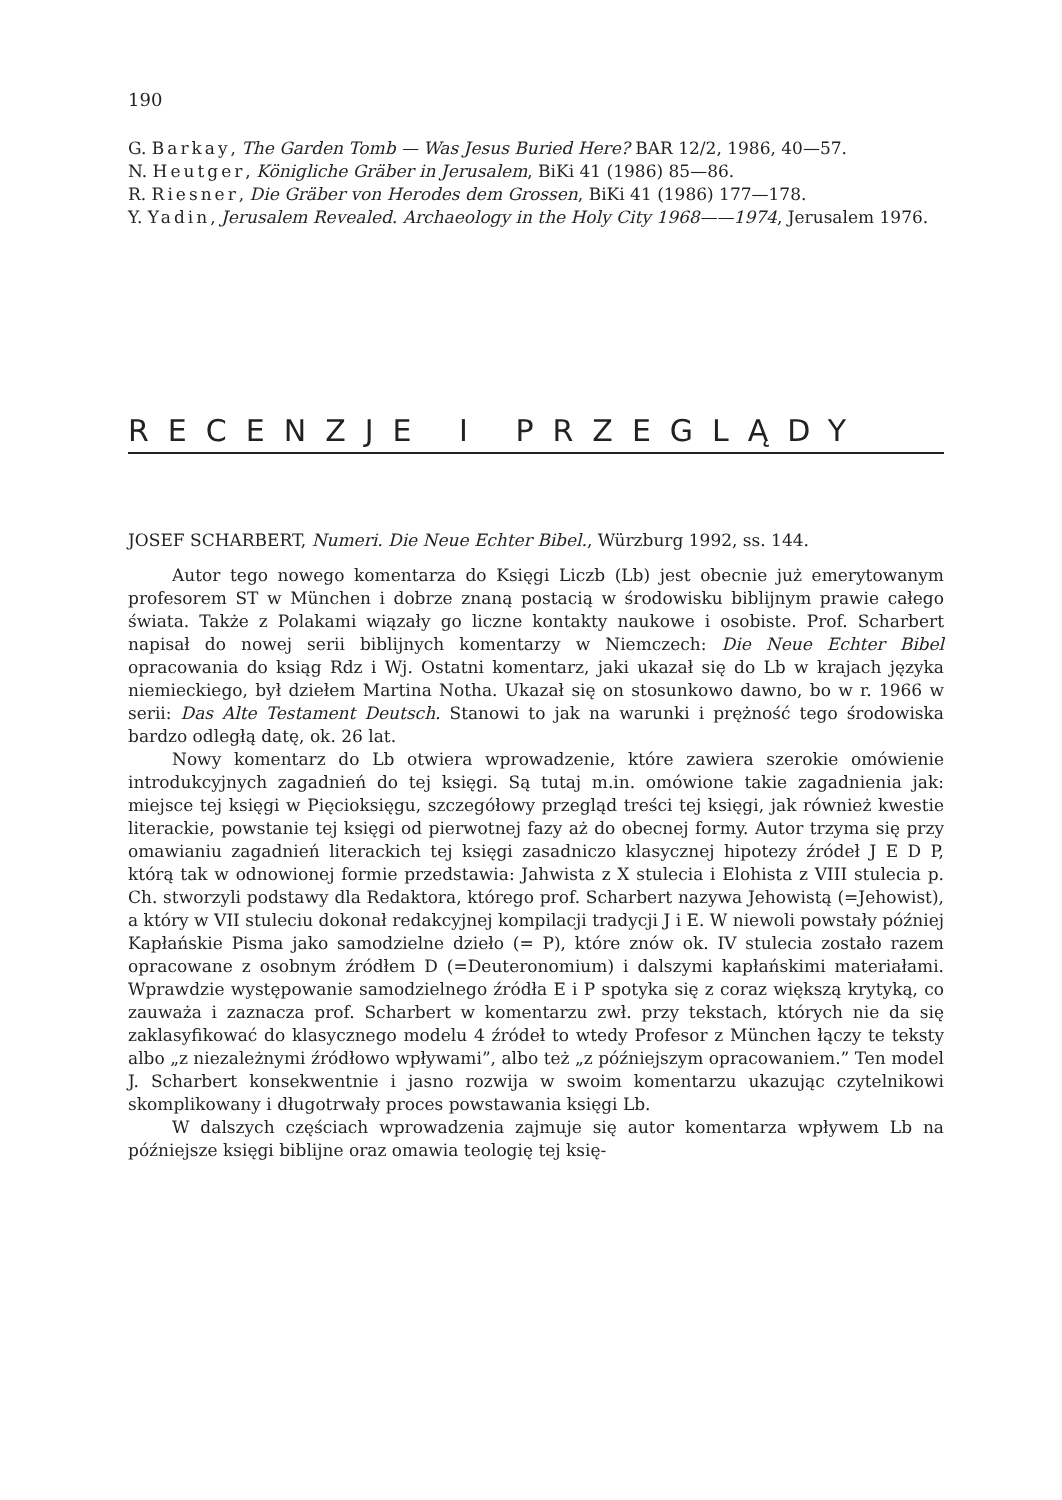190
G. Barkay, The Garden Tomb — Was Jesus Buried Here? BAR 12/2, 1986, 40—57.
N. Heutger, Königliche Gräber in Jerusalem, BiKi 41 (1986) 85—86.
R. Riesner, Die Gräber von Herodes dem Grossen, BiKi 41 (1986) 177—178.
Y. Yadin, Jerusalem Revealed. Archaeology in the Holy City 1968——1974, Jerusalem 1976.
RECENZJE I PRZEGLĄDY
JOSEF SCHARBERT, Numeri. Die Neue Echter Bibel., Würzburg 1992, ss. 144.
Autor tego nowego komentarza do Księgi Liczb (Lb) jest obecnie już emerytowanym profesorem ST w München i dobrze znaną postacią w środowisku biblijnym prawie całego świata. Także z Polakami wiązały go liczne kontakty naukowe i osobiste. Prof. Scharbert napisał do nowej serii biblijnych komentarzy w Niemczech: Die Neue Echter Bibel opracowania do ksiąg Rdz i Wj. Ostatni komentarz, jaki ukazał się do Lb w krajach języka niemieckiego, był dziełem Martina Notha. Ukazał się on stosunkowo dawno, bo w r. 1966 w serii: Das Alte Testament Deutsch. Stanowi to jak na warunki i prężność tego środowiska bardzo odległą datę, ok. 26 lat.
Nowy komentarz do Lb otwiera wprowadzenie, które zawiera szerokie omówienie introdukcyjnych zagadnień do tej księgi. Są tutaj m.in. omówione takie zagadnienia jak: miejsce tej księgi w Pięcioksięgu, szczegółowy przegląd treści tej księgi, jak również kwestie literackie, powstanie tej księgi od pierwotnej fazy aż do obecnej formy. Autor trzyma się przy omawianiu zagadnień literackich tej księgi zasadniczo klasycznej hipotezy źródeł J E D P, którą tak w odnowionej formie przedstawia: Jahwista z X stulecia i Elohista z VIII stulecia p. Ch. stworzyli podstawy dla Redaktora, którego prof. Scharbert nazywa Jehowistą (=Jehowist), a który w VII stuleciu dokonał redakcyjnej kompilacji tradycji J i E. W niewoli powstały później Kapłańskie Pisma jako samodzielne dzieło (= P), które znów ok. IV stulecia zostało razem opracowane z osobnym źródłem D (=Deuteronomium) i dalszymi kapłańskimi materiałami. Wprawdzie występowanie samodzielnego źródła E i P spotyka się z coraz większą krytyką, co zauważa i zaznacza prof. Scharbert w komentarzu zwł. przy tekstach, których nie da się zaklasyfikować do klasycznego modelu 4 źródeł to wtedy Profesor z München łączy te teksty albo „z niezależnymi źródłowo wpływami”, albo też „z późniejszym opracowaniem.” Ten model J. Scharbert konsekwentnie i jasno rozwija w swoim komentarzu ukazując czytelnikowi skomplikowany i długotrwały proces powstawania księgi Lb.
W dalszych częściach wprowadzenia zajmuje się autor komentarza wpływem Lb na późniejsze księgi biblijne oraz omawia teologię tej księ-